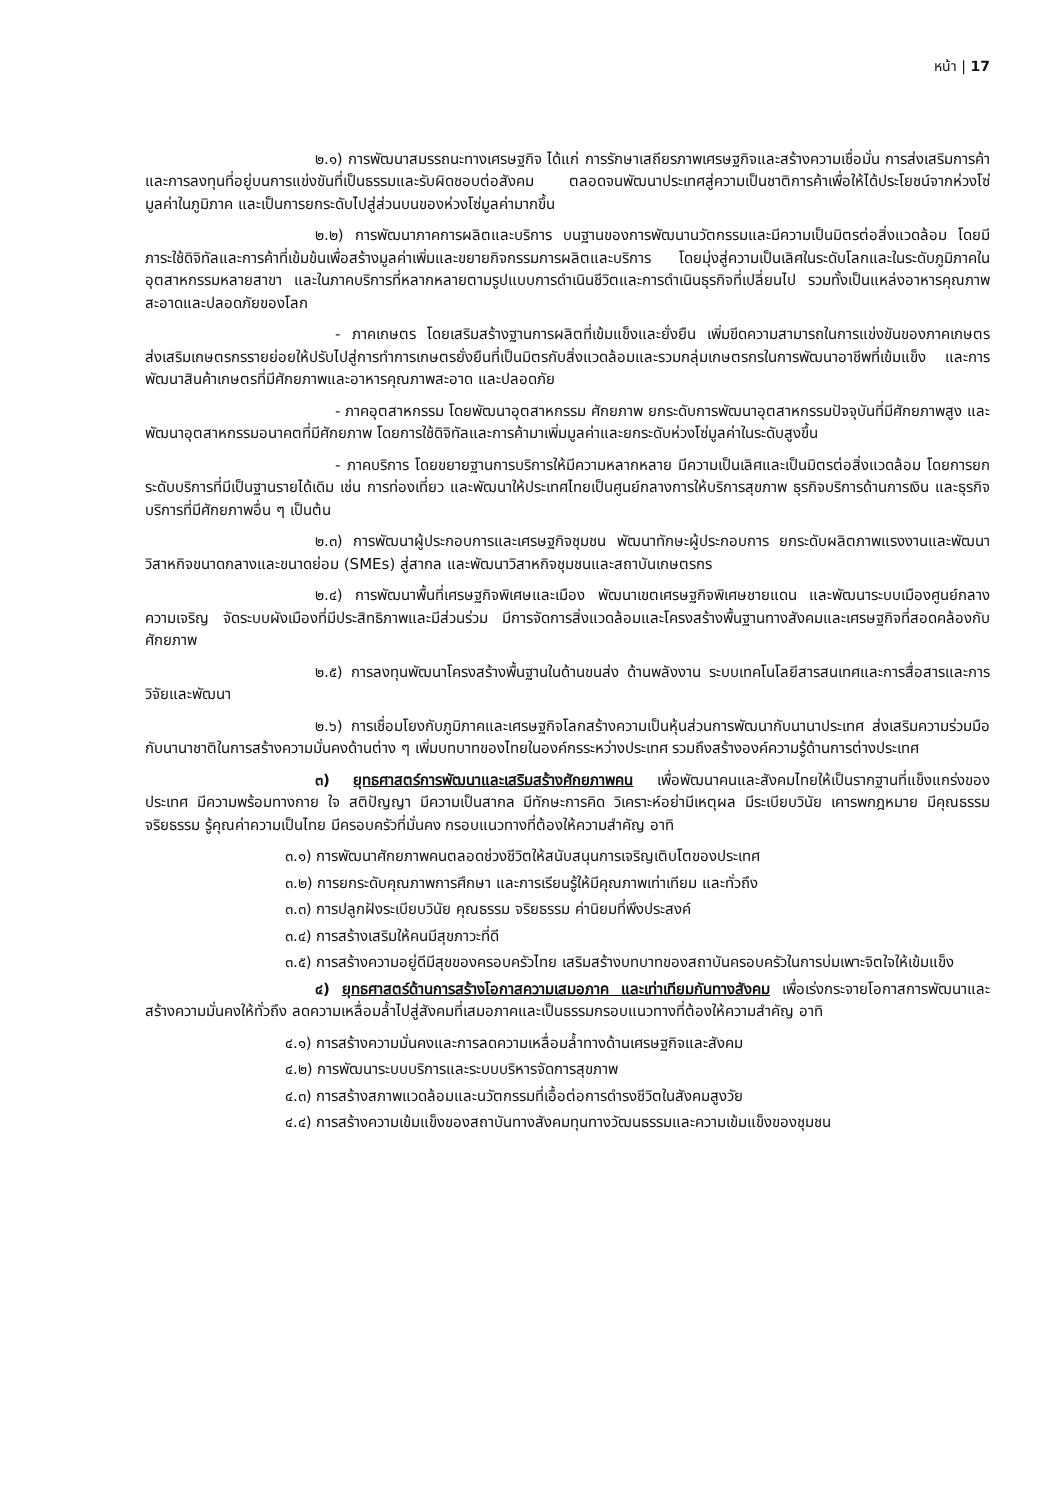หน้า | 17
๒.๑) การพัฒนาสมรรถนะทางเศรษฐกิจ ได้แก่ การรักษาเสถียรภาพเศรษฐกิจและสร้างความเชื่อมั่น การส่งเสริมการค้าและการลงทุนที่อยู่บนการแข่งขันที่เป็นธรรมและรับผิดชอบต่อสังคม ตลอดจนพัฒนาประเทศสู่ความเป็นชาติการค้าเพื่อให้ได้ประโยชน์จากห่วงโซ่มูลค่าในภูมิภาค และเป็นการยกระดับไปสู่ส่วนบนของห่วงโซ่มูลค่ามากขึ้น
๒.๒) การพัฒนาภาคการผลิตและบริการ บนฐานของการพัฒนานวัตกรรมและมีความเป็นมิตรต่อสิ่งแวดล้อม โดยมีภาระใช้ดิจิทัลและการค้าที่เข้มข้นเพื่อสร้างมูลค่าเพิ่มและขยายกิจกรรมการผลิตและบริการ โดยมุ่งสู่ความเป็นเลิศในระดับโลกและในระดับภูมิภาคในอุตสาหกรรมหลายสาขา และในภาคบริการที่หลากหลายตามรูปแบบการดำเนินชีวิตและการดำเนินธุรกิจที่เปลี่ยนไป รวมทั้งเป็นแหล่งอาหารคุณภาพสะอาดและปลอดภัยของโลก
- ภาคเกษตร โดยเสริมสร้างฐานการผลิตที่เข้มแข็งและยั่งยืน เพิ่มขีดความสามารถในการแข่งขันของภาคเกษตร ส่งเสริมเกษตรกรรายย่อยให้ปรับไปสู่การทำการเกษตรยั่งยืนที่เป็นมิตรกับสิ่งแวดล้อมและรวมกลุ่มเกษตรกรในการพัฒนาอาชีพที่เข้มแข็ง และการพัฒนาสินค้าเกษตรที่มีศักยภาพและอาหารคุณภาพสะอาด และปลอดภัย
- ภาคอุตสาหกรรม โดยพัฒนาอุตสาหกรรม ศักยภาพ ยกระดับการพัฒนาอุตสาหกรรมปัจจุบันที่มีศักยภาพสูง และพัฒนาอุตสาหกรรมอนาคตที่มีศักยภาพ โดยการใช้ดิจิทัลและการค้ามาเพิ่มมูลค่าและยกระดับห่วงโซ่มูลค่าในระดับสูงขึ้น
- ภาคบริการ โดยขยายฐานการบริการให้มีความหลากหลาย มีความเป็นเลิศและเป็นมิตรต่อสิ่งแวดล้อม โดยการยกระดับบริการที่มีเป็นฐานรายได้เดิม เช่น การท่องเที่ยว และพัฒนาให้ประเทศไทยเป็นศูนย์กลางการให้บริการสุขภาพ ธุรกิจบริการด้านการเงิน และธุรกิจบริการที่มีศักยภาพอื่น ๆ เป็นต้น
๒.๓) การพัฒนาผู้ประกอบการและเศรษฐกิจชุมชน พัฒนาทักษะผู้ประกอบการ ยกระดับผลิตภาพแรงงานและพัฒนาวิสาหกิจขนาดกลางและขนาดย่อม (SMEs) สู่สากล และพัฒนาวิสาหกิจชุมชนและสถาบันเกษตรกร
๒.๔) การพัฒนาพื้นที่เศรษฐกิจพิเศษและเมือง พัฒนาเขตเศรษฐกิจพิเศษชายแดน และพัฒนาระบบเมืองศูนย์กลางความเจริญ จัดระบบผังเมืองที่มีประสิทธิภาพและมีส่วนร่วม มีการจัดการสิ่งแวดล้อมและโครงสร้างพื้นฐานทางสังคมและเศรษฐกิจที่สอดคล้องกับศักยภาพ
๒.๕) การลงทุนพัฒนาโครงสร้างพื้นฐานในด้านขนส่ง ด้านพลังงาน ระบบเทคโนโลยีสารสนเทศและการสื่อสารและการวิจัยและพัฒนา
๒.๖) การเชื่อมโยงกับภูมิภาคและเศรษฐกิจโลกสร้างความเป็นหุ้นส่วนการพัฒนากับนานาประเทศ ส่งเสริมความร่วมมือกับนานาชาติในการสร้างความมั่นคงด้านต่าง ๆ เพิ่มบทบาทของไทยในองค์กรระหว่างประเทศ รวมถึงสร้างองค์ความรู้ด้านการต่างประเทศ
๓) ยุทธศาสตร์การพัฒนาและเสริมสร้างศักยภาพคน เพื่อพัฒนาคนและสังคมไทยให้เป็นรากฐานที่แข็งแกร่งของประเทศ มีความพร้อมทางกาย ใจ สติปัญญา มีความเป็นสากล มีทักษะการคิด วิเคราะห์อย่ามีเหตุผล มีระเบียบวินัย เคารพกฎหมาย มีคุณธรรม จริยธรรม รู้คุณค่าความเป็นไทย มีครอบครัวที่มั่นคง กรอบแนวทางที่ต้องให้ความสำคัญ อาทิ
๓.๑) การพัฒนาศักยภาพคนตลอดช่วงชีวิตให้สนับสนุนการเจริญเติบโตของประเทศ
๓.๒) การยกระดับคุณภาพการศึกษา และการเรียนรู้ให้มีคุณภาพเท่าเทียม และทั่วถึง
๓.๓) การปลูกฝังระเบียบวินัย คุณธรรม จริยธรรม ค่านิยมที่พึงประสงค์
๓.๔) การสร้างเสริมให้คนมีสุขภาวะที่ดี
๓.๕) การสร้างความอยู่ดีมีสุขของครอบครัวไทย เสริมสร้างบทบาทของสถาบันครอบครัวในการบ่มเพาะจิตใจให้เข้มแข็ง
๔) ยุทธศาสตร์ด้านการสร้างโอกาสความเสมอภาค และเท่าเทียมกันทางสังคม เพื่อเร่งกระจายโอกาสการพัฒนาและสร้างความมั่นคงให้ทั่วถึง ลดความเหลื่อมล้ำไปสู่สังคมที่เสมอภาคและเป็นธรรมกรอบแนวทางที่ต้องให้ความสำคัญ อาทิ
๔.๑) การสร้างความมั่นคงและการลดความเหลื่อมล้ำทางด้านเศรษฐกิจและสังคม
๔.๒) การพัฒนาระบบบริการและระบบบริหารจัดการสุขภาพ
๔.๓) การสร้างสภาพแวดล้อมและนวัตกรรมที่เอื้อต่อการดำรงชีวิตในสังคมสูงวัย
๔.๔) การสร้างความเข้มแข็งของสถาบันทางสังคมทุนทางวัฒนธรรมและความเข้มแข็งของชุมชน